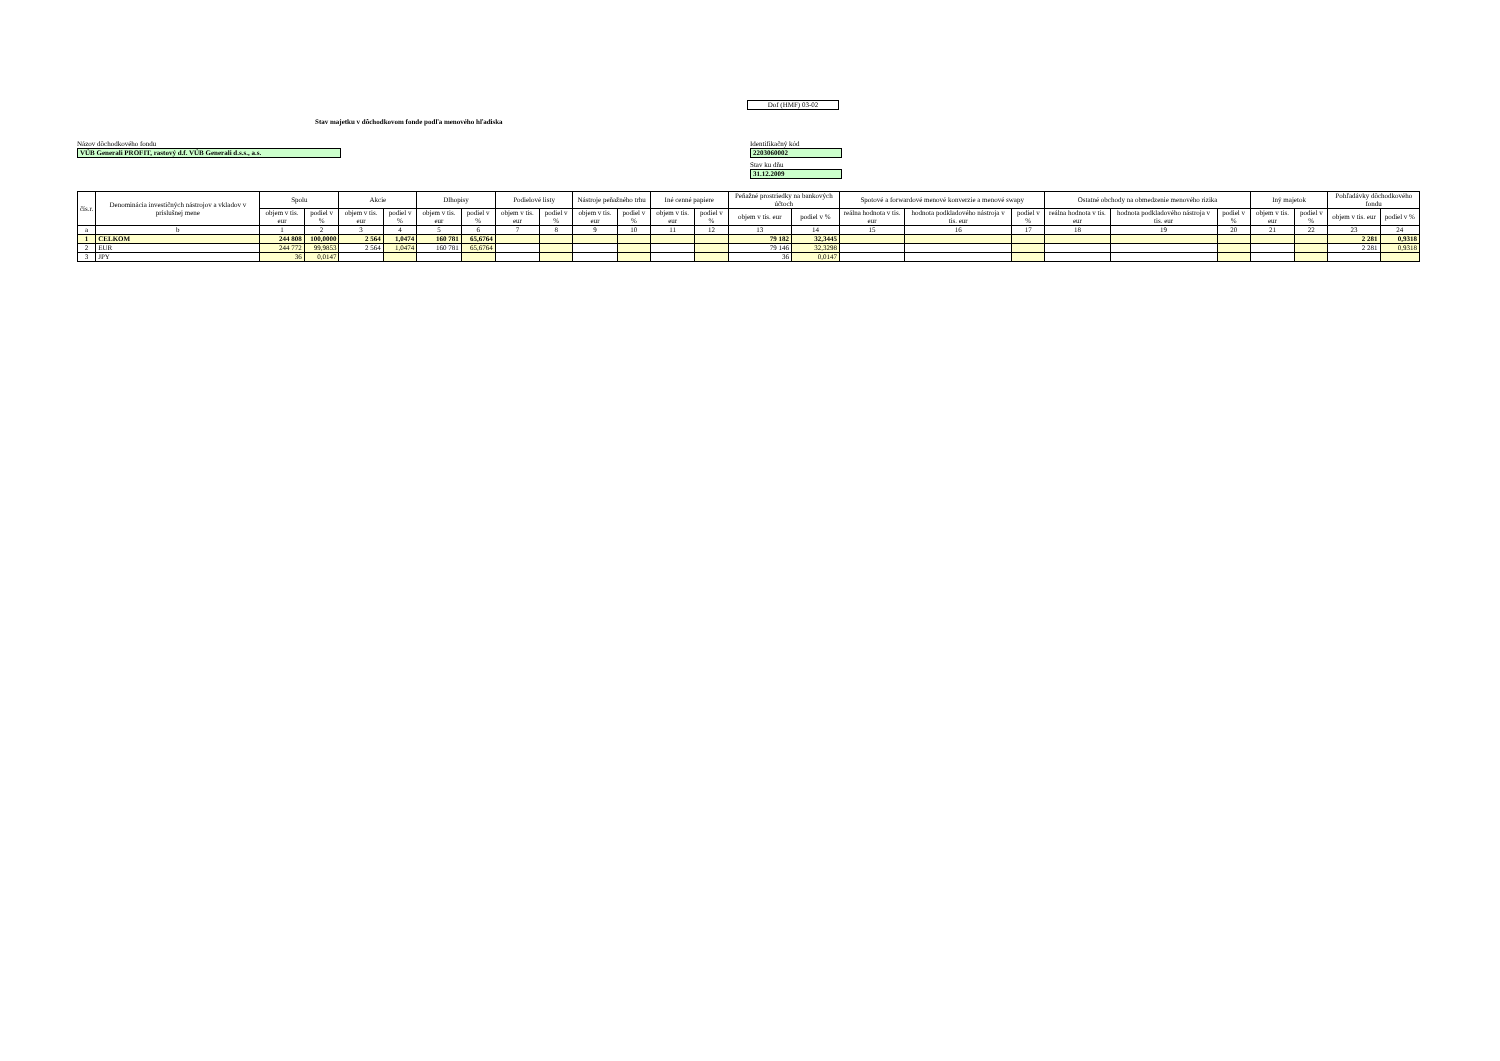Dof (HMF) 03-02
Stav majetku v dôchodkovom fonde podľa menového hľadiska
Názov dôchodkového fondu
VÚB Generali PROFIT, rastový d.f. VÚB Generali d.s.s., a.s.
Identifikačný kód
2203060002
Stav ku dňu
31.12.2009
| čís.r. | Denominácia investičných nástrojov a vkladov v príslušnej mene | Spolu | | Akcie | | Dlhopisy | | Podielové listy | | Nástroje peňažného trhu | | Iné cenné papiere | | Peňažné prostriedky na bankových účtoch | | Spotové a forwardové menové konverzie a menové swapy | | | Ostatné obchody na obmedzenie menového rizika | | | Iný majetok | | Pohľadávky dôchodkového fondu | |
| --- | --- | --- | --- | --- | --- | --- | --- | --- | --- | --- | --- | --- | --- | --- | --- | --- | --- | --- | --- | --- | --- | --- | --- | --- | --- |
| | | objem v tis. eur | podiel v % | objem v tis. eur | podiel v % | objem v tis. eur | podiel v % | objem v tis. eur | podiel v % | objem v tis. eur | podiel v % | objem v tis. eur | podiel v % | objem v tis. eur | podiel v % | reálna hodnota v tis. eur | hodnota podkladového nástroja v tis. eur | podiel v % | reálna hodnota v tis. eur | hodnota podkladového nástroja v tis. eur | podiel v % | objem v tis. eur | podiel v % | objem v tis. eur | podiel v % |
| a | b | 1 | 2 | 3 | 4 | 5 | 6 | 7 | 8 | 9 | 10 | 11 | 12 | 13 | 14 | 15 | 16 | 17 | 18 | 19 | 20 | 21 | 22 | 23 | 24 |
| 1 | CELKOM | 244 808 | 100,0000 | 2 564 | 1,0474 | 160 781 | 65,6764 | | | | | | | 79 182 | 32,3445 | | | | | | | | | 2 281 | 0,9318 |
| 2 | EUR | 244 772 | 99,9853 | 2 564 | 1,0474 | 160 781 | 65,6764 | | | | | | | 79 146 | 32,3298 | | | | | | | | | 2 281 | 0,9318 |
| 3 | JPY | 36 | 0,0147 | | | | | | | | | | | 36 | 0,0147 | | | | | | | | | | |